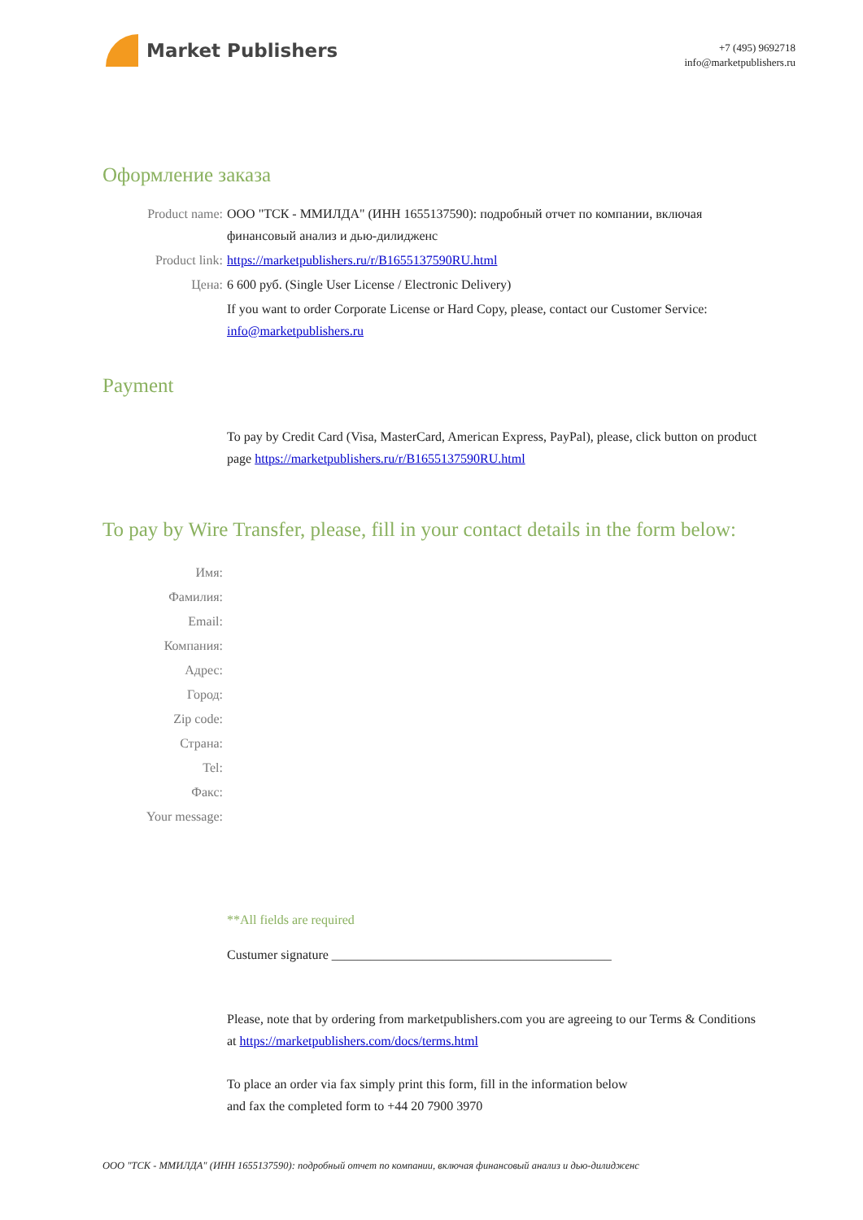Market Publishers
+7 (495) 9692718
info@marketpublishers.ru
Оформление заказа
Product name: ООО "ТСК - ММИЛДА" (ИНН 1655137590): подробный отчет по компании, включая финансовый анализ и дью-дилидженс
Product link: https://marketpublishers.ru/r/B1655137590RU.html
Цена: 6 600 руб. (Single User License / Electronic Delivery)
If you want to order Corporate License or Hard Copy, please, contact our Customer Service: info@marketpublishers.ru
Payment
To pay by Credit Card (Visa, MasterCard, American Express, PayPal), please, click button on product page https://marketpublishers.ru/r/B1655137590RU.html
To pay by Wire Transfer, please, fill in your contact details in the form below:
Имя:
Фамилия:
Email:
Компания:
Адрес:
Город:
Zip code:
Страна:
Tel:
Факс:
Your message:
**All fields are required
Custumer signature ___________________________________________
Please, note that by ordering from marketpublishers.com you are agreeing to our Terms & Conditions at https://marketpublishers.com/docs/terms.html
To place an order via fax simply print this form, fill in the information below
and fax the completed form to +44 20 7900 3970
ООО "ТСК - ММИЛДА" (ИНН 1655137590): подробный отчет по компании, включая финансовый анализ и дью-дилидженс